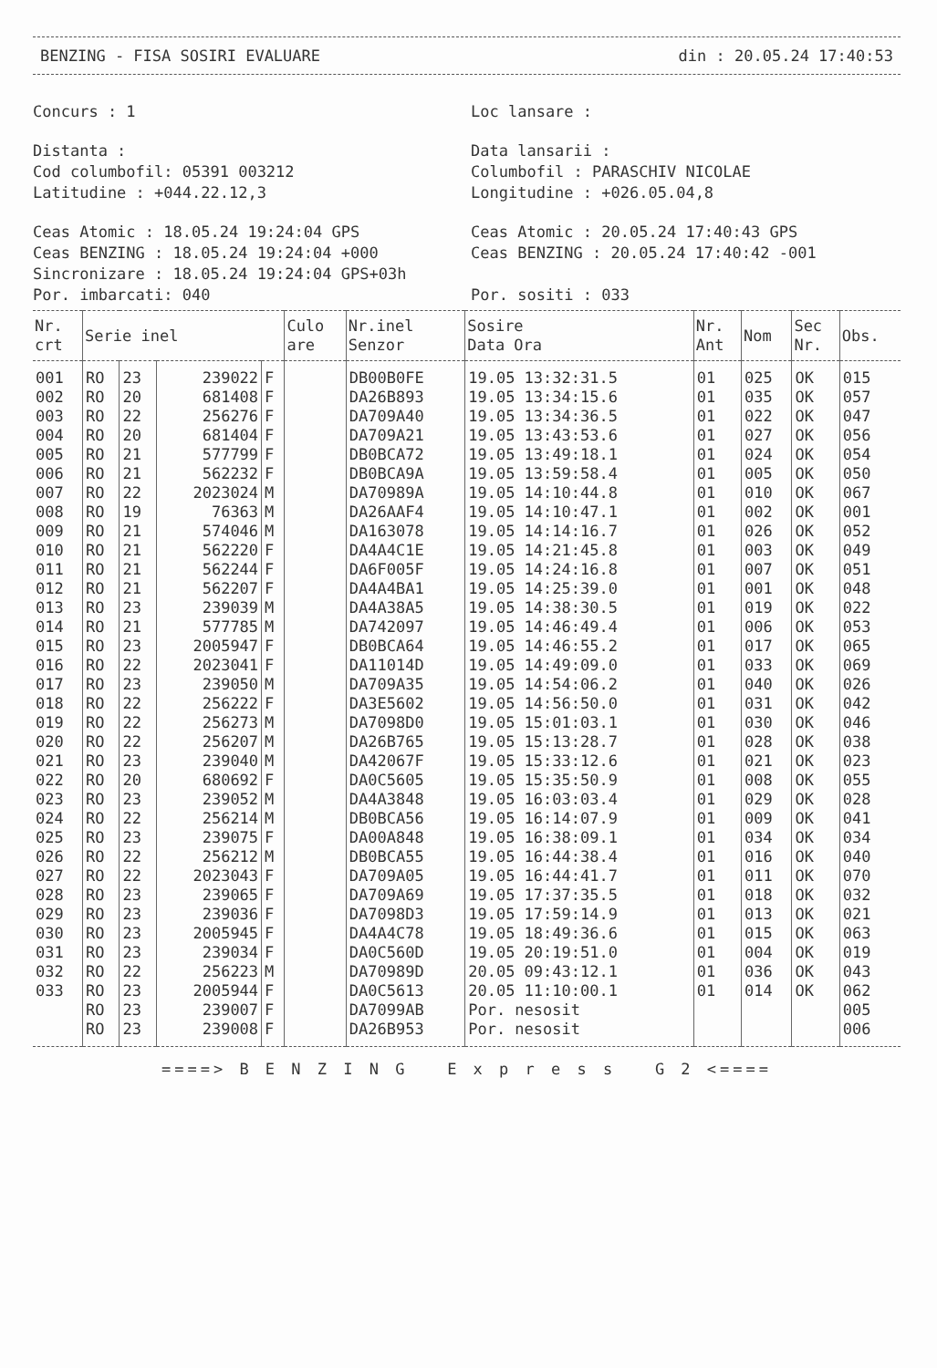BENZING - FISA SOSIRI EVALUARE din : 20.05.24 17:40:53
Concurs : 1
Loc lansare :
Distanta :
Data lansarii :
Cod columbofil: 05391 003212
Columbofil : PARASCHIV NICOLAE
Latitudine : +044.22.12,3
Longitudine : +026.05.04,8
Ceas Atomic : 18.05.24 19:24:04 GPS
Ceas Atomic : 20.05.24 17:40:43 GPS
Ceas BENZING : 18.05.24 19:24:04 +000
Ceas BENZING : 20.05.24 17:40:42 -001
Sincronizare : 18.05.24 19:24:04 GPS+03h
Por. imbarcati: 040
Por. sositi : 033
| Nr. crt | Serie inel | | | | Culo are | Nr.inel Senzor | Sosire Data Ora | Nr. Ant | Nom | Sec Nr. | Obs. |
| --- | --- | --- | --- | --- | --- | --- | --- | --- | --- | --- | --- |
| 001 | RO | 23 | 239022 | F | | DB00B0FE | 19.05 13:32:31.5 | 01 | 025 | OK | 015 |
| 002 | RO | 20 | 681408 | F | | DA26B893 | 19.05 13:34:15.6 | 01 | 035 | OK | 057 |
| 003 | RO | 22 | 256276 | F | | DA709A40 | 19.05 13:34:36.5 | 01 | 022 | OK | 047 |
| 004 | RO | 20 | 681404 | F | | DA709A21 | 19.05 13:43:53.6 | 01 | 027 | OK | 056 |
| 005 | RO | 21 | 577799 | F | | DB0BCA72 | 19.05 13:49:18.1 | 01 | 024 | OK | 054 |
| 006 | RO | 21 | 562232 | F | | DB0BCA9A | 19.05 13:59:58.4 | 01 | 005 | OK | 050 |
| 007 | RO | 22 | 2023024 | M | | DA70989A | 19.05 14:10:44.8 | 01 | 010 | OK | 067 |
| 008 | RO | 19 | 76363 | M | | DA26AAF4 | 19.05 14:10:47.1 | 01 | 002 | OK | 001 |
| 009 | RO | 21 | 574046 | M | | DA163078 | 19.05 14:14:16.7 | 01 | 026 | OK | 052 |
| 010 | RO | 21 | 562220 | F | | DA4A4C1E | 19.05 14:21:45.8 | 01 | 003 | OK | 049 |
| 011 | RO | 21 | 562244 | F | | DA6F005F | 19.05 14:24:16.8 | 01 | 007 | OK | 051 |
| 012 | RO | 21 | 562207 | F | | DA4A4BA1 | 19.05 14:25:39.0 | 01 | 001 | OK | 048 |
| 013 | RO | 23 | 239039 | M | | DA4A38A5 | 19.05 14:38:30.5 | 01 | 019 | OK | 022 |
| 014 | RO | 21 | 577785 | M | | DA742097 | 19.05 14:46:49.4 | 01 | 006 | OK | 053 |
| 015 | RO | 23 | 2005947 | F | | DB0BCA64 | 19.05 14:46:55.2 | 01 | 017 | OK | 065 |
| 016 | RO | 22 | 2023041 | F | | DA11014D | 19.05 14:49:09.0 | 01 | 033 | OK | 069 |
| 017 | RO | 23 | 239050 | M | | DA709A35 | 19.05 14:54:06.2 | 01 | 040 | OK | 026 |
| 018 | RO | 22 | 256222 | F | | DA3E5602 | 19.05 14:56:50.0 | 01 | 031 | OK | 042 |
| 019 | RO | 22 | 256273 | M | | DA7098D0 | 19.05 15:01:03.1 | 01 | 030 | OK | 046 |
| 020 | RO | 22 | 256207 | M | | DA26B765 | 19.05 15:13:28.7 | 01 | 028 | OK | 038 |
| 021 | RO | 23 | 239040 | M | | DA42067F | 19.05 15:33:12.6 | 01 | 021 | OK | 023 |
| 022 | RO | 20 | 680692 | F | | DA0C5605 | 19.05 15:35:50.9 | 01 | 008 | OK | 055 |
| 023 | RO | 23 | 239052 | M | | DA4A3848 | 19.05 16:03:03.4 | 01 | 029 | OK | 028 |
| 024 | RO | 22 | 256214 | M | | DB0BCA56 | 19.05 16:14:07.9 | 01 | 009 | OK | 041 |
| 025 | RO | 23 | 239075 | F | | DA00A848 | 19.05 16:38:09.1 | 01 | 034 | OK | 034 |
| 026 | RO | 22 | 256212 | M | | DB0BCA55 | 19.05 16:44:38.4 | 01 | 016 | OK | 040 |
| 027 | RO | 22 | 2023043 | F | | DA709A05 | 19.05 16:44:41.7 | 01 | 011 | OK | 070 |
| 028 | RO | 23 | 239065 | F | | DA709A69 | 19.05 17:37:35.5 | 01 | 018 | OK | 032 |
| 029 | RO | 23 | 239036 | F | | DA7098D3 | 19.05 17:59:14.9 | 01 | 013 | OK | 021 |
| 030 | RO | 23 | 2005945 | F | | DA4A4C78 | 19.05 18:49:36.6 | 01 | 015 | OK | 063 |
| 031 | RO | 23 | 239034 | F | | DA0C560D | 19.05 20:19:51.0 | 01 | 004 | OK | 019 |
| 032 | RO | 22 | 256223 | M | | DA70989D | 20.05 09:43:12.1 | 01 | 036 | OK | 043 |
| 033 | RO | 23 | 2005944 | F | | DA0C5613 | 20.05 11:10:00.1 | 01 | 014 | OK | 062 |
| | RO | 23 | 239007 | F | | DA7099AB | Por. nesosit | | | | 005 |
| | RO | 23 | 239008 | F | | DA26B953 | Por. nesosit | | | | 006 |
====> B E N Z I N G E x p r e s s G 2 <====